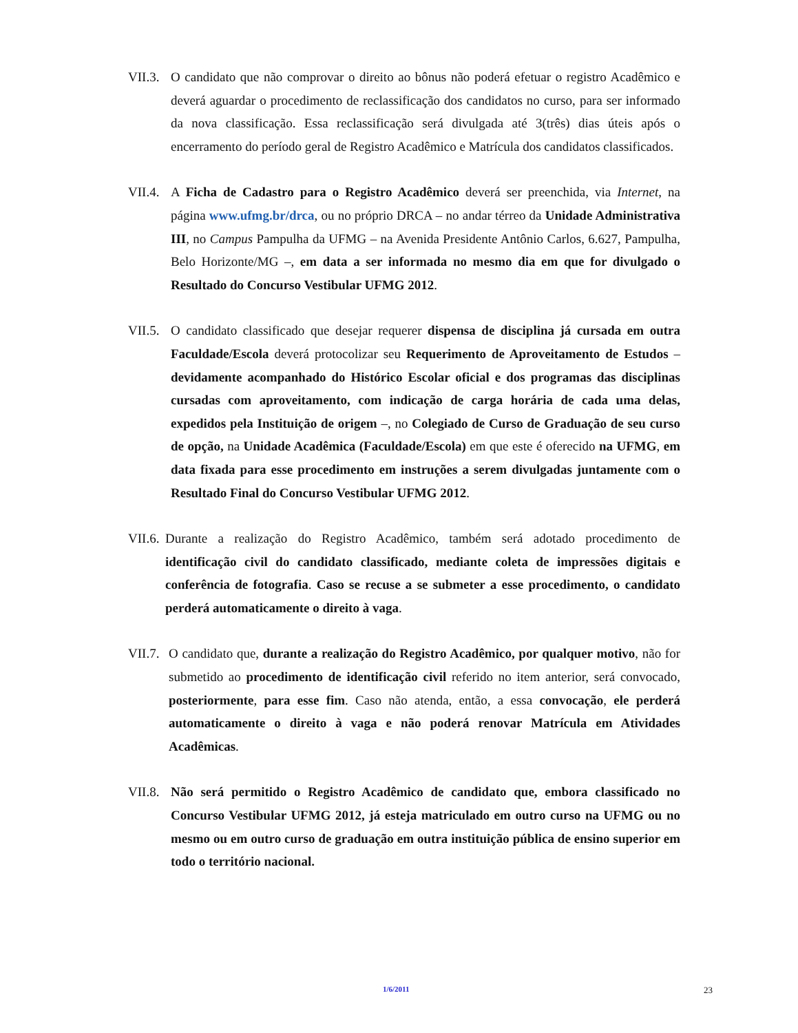VII.3.
O candidato que não comprovar o direito ao bônus não poderá efetuar o registro Acadêmico e deverá aguardar o procedimento de reclassificação dos candidatos no curso, para ser informado da nova classificação. Essa reclassificação será divulgada até 3(três) dias úteis após o encerramento do período geral de Registro Acadêmico e Matrícula dos candidatos classificados.
VII.4.
A Ficha de Cadastro para o Registro Acadêmico deverá ser preenchida, via Internet, na página www.ufmg.br/drca, ou no próprio DRCA – no andar térreo da Unidade Administrativa III, no Campus Pampulha da UFMG – na Avenida Presidente Antônio Carlos, 6.627, Pampulha, Belo Horizonte/MG –, em data a ser informada no mesmo dia em que for divulgado o Resultado do Concurso Vestibular UFMG 2012.
VII.5.
O candidato classificado que desejar requerer dispensa de disciplina já cursada em outra Faculdade/Escola deverá protocolizar seu Requerimento de Aproveitamento de Estudos – devidamente acompanhado do Histórico Escolar oficial e dos programas das disciplinas cursadas com aproveitamento, com indicação de carga horária de cada uma delas, expedidos pela Instituição de origem –, no Colegiado de Curso de Graduação de seu curso de opção, na Unidade Acadêmica (Faculdade/Escola) em que este é oferecido na UFMG, em data fixada para esse procedimento em instruções a serem divulgadas juntamente com o Resultado Final do Concurso Vestibular UFMG 2012.
VII.6.
Durante a realização do Registro Acadêmico, também será adotado procedimento de identificação civil do candidato classificado, mediante coleta de impressões digitais e conferência de fotografia. Caso se recuse a se submeter a esse procedimento, o candidato perderá automaticamente o direito à vaga.
VII.7.
O candidato que, durante a realização do Registro Acadêmico, por qualquer motivo, não for submetido ao procedimento de identificação civil referido no item anterior, será convocado, posteriormente, para esse fim. Caso não atenda, então, a essa convocação, ele perderá automaticamente o direito à vaga e não poderá renovar Matrícula em Atividades Acadêmicas.
VII.8.
Não será permitido o Registro Acadêmico de candidato que, embora classificado no Concurso Vestibular UFMG 2012, já esteja matriculado em outro curso na UFMG ou no mesmo ou em outro curso de graduação em outra instituição pública de ensino superior em todo o território nacional.
1/6/2011 23